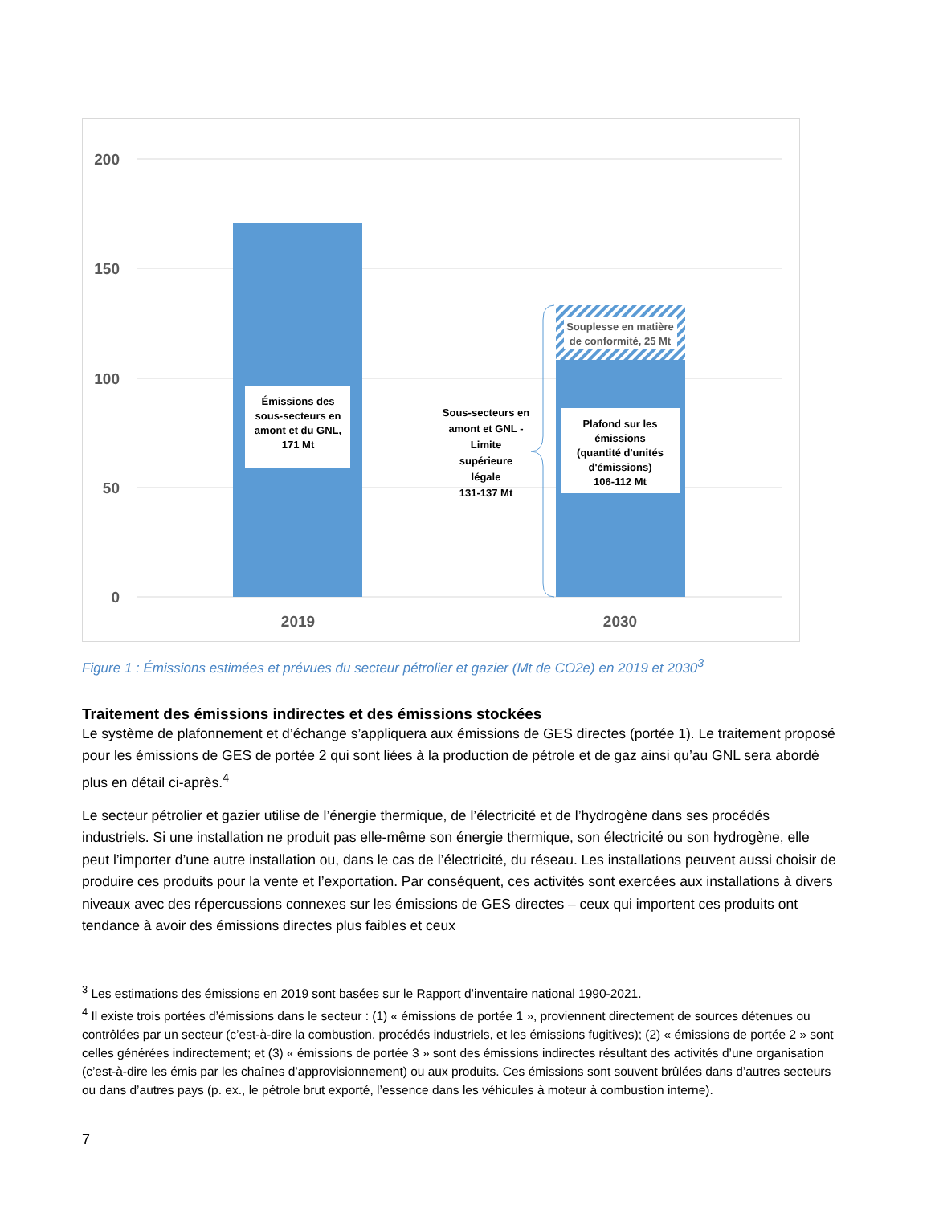200
150
100
50
0
Émissions des
sous-secteurs en
amont et du GNL,
171 Mt
Plafond sur les
émissions
(quantité d'unités
d'émissions)
106-112 Mt
Sous-secteurs en
amont et GNL -
Limite
supérieure
légale
131-137 Mt
Souplesse en matière
de conformité, 25 Mt
2019
2030
Figure 1 : Émissions estimées et prévues du secteur pétrolier et gazier (Mt de CO2e) en 2019 et 2030<sup>3</sup>
Traitement des émissions indirectes et des émissions stockées
Le système de plafonnement et d’échange s’appliquera aux émissions de GES directes (portée 1). Le traitement proposé pour les émissions de GES de portée 2 qui sont liées à la production de pétrole et de gaz ainsi qu’au GNL sera abordé plus en détail ci-après.<sup>4</sup>
Le secteur pétrolier et gazier utilise de l’énergie thermique, de l’électricité et de l’hydrogène dans ses procédés industriels. Si une installation ne produit pas elle-même son énergie thermique, son électricité ou son hydrogène, elle peut l’importer d’une autre installation ou, dans le cas de l’électricité, du réseau. Les installations peuvent aussi choisir de produire ces produits pour la vente et l’exportation. Par conséquent, ces activités sont exercées aux installations à divers niveaux avec des répercussions connexes sur les émissions de GES directes – ceux qui importent ces produits ont tendance à avoir des émissions directes plus faibles et ceux
<sup>3</sup> Les estimations des émissions en 2019 sont basées sur le Rapport d’inventaire national 1990-2021.
<sup>4</sup> Il existe trois portées d’émissions dans le secteur : (1) « émissions de portée 1 », proviennent directement de sources détenues ou contrôlées par un secteur (c’est-à-dire la combustion, procédés industriels, et les émissions fugitives); (2) « émissions de portée 2 » sont celles générées indirectement; et (3) « émissions de portée 3 » sont des émissions indirectes résultant des activités d’une organisation (c’est-à-dire les émis par les chaînes d’approvisionnement) ou aux produits. Ces émissions sont souvent brûlées dans d’autres secteurs ou dans d’autres pays (p. ex., le pétrole brut exporté, l’essence dans les véhicules à moteur à combustion interne).
7